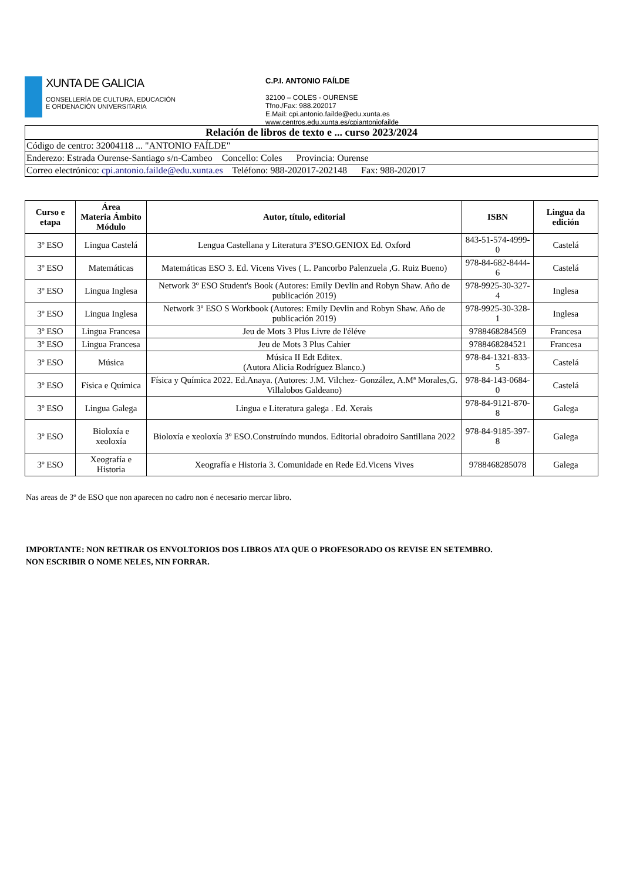XUNTA DE GALICIA
CONSELLERÍA DE CULTURA, EDUCACIÓN
E ORDENACIÓN UNIVERSITARIA
C.P.I. ANTONIO FAÍLDE
32100 – COLES - OURENSE
Tfno./Fax: 988.202017
E.Mail: cpi.antonio.faílde@edu.xunta.es
www.centros.edu.xunta.es/cpiantoniofailde
| Relación de libros de texto e ... curso 2023/2024 |
| Código de centro: 32004118 ... "ANTONIO FAÍLDE" |
| Enderezo: Estrada Ourense-Santiago s/n-Cambeo Concello: Coles Provincia: Ourense |
| Correo electrónico: cpi.antonio.failde@edu.xunta.es Teléfono: 988-202017-202148 Fax: 988-202017 |
| Curso e etapa | Área Materia Ámbito Módulo | Autor, título, editorial | ISBN | Lingua da edición |
| --- | --- | --- | --- | --- |
| 3º ESO | Lingua Castelá | Lengua Castellana y Literatura 3ºESO.GENIOX Ed. Oxford | 843-51-574-4999-0 | Castelá |
| 3º ESO | Matemáticas | Matemáticas ESO 3. Ed. Vicens Vives ( L. Pancorbo Palenzuela ,G. Ruiz Bueno) | 978-84-682-8444-6 | Castelá |
| 3º ESO | Lingua Inglesa | Network 3º ESO Student's Book (Autores: Emily Devlin and Robyn Shaw. Año de publicación 2019) | 978-9925-30-327-4 | Inglesa |
| 3º ESO | Lingua Inglesa | Network 3º ESO S Workbook (Autores: Emily Devlin and Robyn Shaw. Año de publicación 2019) | 978-9925-30-328-1 | Inglesa |
| 3º ESO | Lingua Francesa | Jeu de Mots 3 Plus Livre de l'éléve | 9788468284569 | Francesa |
| 3º ESO | Lingua Francesa | Jeu de Mots 3 Plus Cahier | 9788468284521 | Francesa |
| 3º ESO | Música | Música II Edt Editex. (Autora Alicia Rodríguez Blanco.) | 978-84-1321-833-5 | Castelá |
| 3º ESO | Física e Química | Física y Química 2022. Ed.Anaya. (Autores: J.M. Vilchez- González, A.Mª Morales,G. Villalobos Galdeano) | 978-84-143-0684-0 | Castelá |
| 3º ESO | Lingua Galega | Lingua e Literatura galega . Ed. Xerais | 978-84-9121-870-8 | Galega |
| 3º ESO | Bioloxía e xeoloxía | Bioloxía e xeoloxía 3º ESO.Construíndo mundos. Editorial obradoiro Santillana 2022 | 978-84-9185-397-8 | Galega |
| 3º ESO | Xeografía e Historia | Xeografía e Historia 3. Comunidade en Rede Ed.Vicens Vives | 9788468285078 | Galega |
Nas areas de 3º de ESO que non aparecen no cadro non é necesario mercar libro.
IMPORTANTE: NON RETIRAR OS ENVOLTORIOS DOS LIBROS ATA QUE O PROFESORADO OS REVISE EN SETEMBRO.
NON ESCRIBIR O NOME NELES, NIN FORRAR.